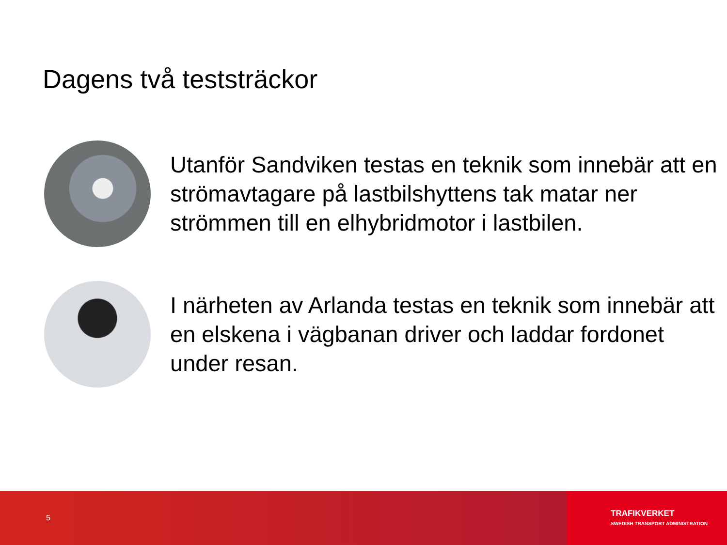Dagens två teststräckor
Utanför Sandviken testas en teknik som innebär att en strömavtagare på lastbilshyttens tak matar ner strömmen till en elhybridmotor i lastbilen.
I närheten av Arlanda testas en teknik som innebär att en elskena i vägbanan driver och laddar fordonet under resan.
5
TRAFIKVERKET
SWEDISH TRANSPORT ADMINISTRATION